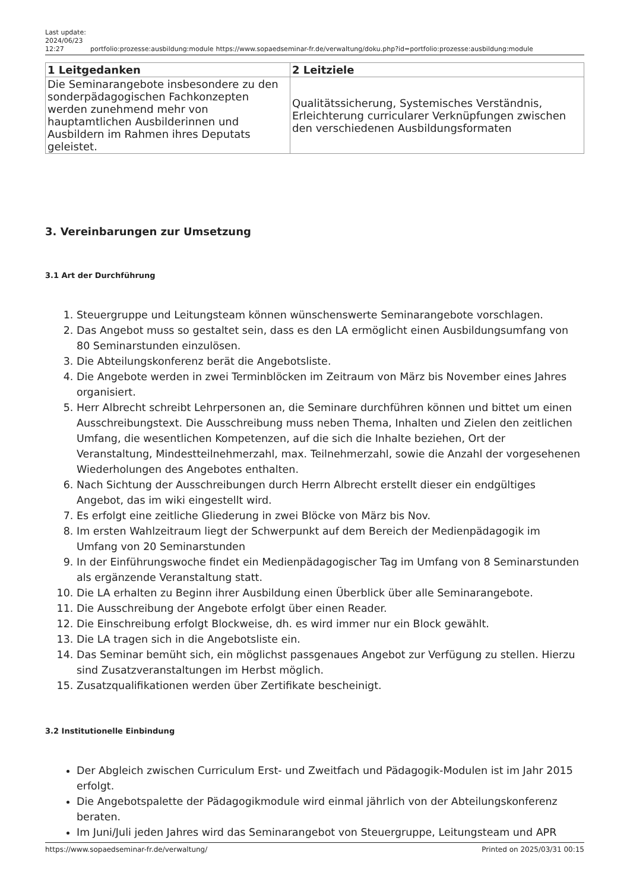Last update: 2024/06/23 12:27
portfolio:prozesse:ausbildung:module https://www.sopaedseminar-fr.de/verwaltung/doku.php?id=portfolio:prozesse:ausbildung:module
| 1 Leitgedanken | 2 Leitziele |
| --- | --- |
| Die Seminarangebote insbesondere zu den sonderpädagogischen Fachkonzepten werden zunehmend mehr von hauptamtlichen Ausbilderinnen und Ausbildern im Rahmen ihres Deputats geleistet. | Qualitätssicherung, Systemisches Verständnis, Erleichterung curricularer Verknüpfungen zwischen den verschiedenen Ausbildungsformaten |
3. Vereinbarungen zur Umsetzung
3.1 Art der Durchführung
1. Steuergruppe und Leitungsteam können wünschenswerte Seminarangebote vorschlagen.
2. Das Angebot muss so gestaltet sein, dass es den LA ermöglicht einen Ausbildungsumfang von 80 Seminarstunden einzulösen.
3. Die Abteilungskonferenz berät die Angebotsliste.
4. Die Angebote werden in zwei Terminblöcken im Zeitraum von März bis November eines Jahres organisiert.
5. Herr Albrecht schreibt Lehrpersonen an, die Seminare durchführen können und bittet um einen Ausschreibungstext. Die Ausschreibung muss neben Thema, Inhalten und Zielen den zeitlichen Umfang, die wesentlichen Kompetenzen, auf die sich die Inhalte beziehen, Ort der Veranstaltung, Mindestteilnehmerzahl, max. Teilnehmerzahl, sowie die Anzahl der vorgesehenen Wiederholungen des Angebotes enthalten.
6. Nach Sichtung der Ausschreibungen durch Herrn Albrecht erstellt dieser ein endgültiges Angebot, das im wiki eingestellt wird.
7. Es erfolgt eine zeitliche Gliederung in zwei Blöcke von März bis Nov.
8. Im ersten Wahlzeitraum liegt der Schwerpunkt auf dem Bereich der Medienpädagogik im Umfang von 20 Seminarstunden
9. In der Einführungswoche findet ein Medienpädagogischer Tag im Umfang von 8 Seminarstunden als ergänzende Veranstaltung statt.
10. Die LA erhalten zu Beginn ihrer Ausbildung einen Überblick über alle Seminarangebote.
11. Die Ausschreibung der Angebote erfolgt über einen Reader.
12. Die Einschreibung erfolgt Blockweise, dh. es wird immer nur ein Block gewählt.
13. Die LA tragen sich in die Angebotsliste ein.
14. Das Seminar bemüht sich, ein möglichst passgenaues Angebot zur Verfügung zu stellen. Hierzu sind Zusatzveranstaltungen im Herbst möglich.
15. Zusatzqualifikationen werden über Zertifikate bescheinigt.
3.2 Institutionelle Einbindung
Der Abgleich zwischen Curriculum Erst- und Zweitfach und Pädagogik-Modulen ist im Jahr 2015 erfolgt.
Die Angebotspalette der Pädagogikmodule wird einmal jährlich von der Abteilungskonferenz beraten.
Im Juni/Juli jeden Jahres wird das Seminarangebot von Steuergruppe, Leitungsteam und APR
https://www.sopaedseminar-fr.de/verwaltung/ Printed on 2025/03/31 00:15